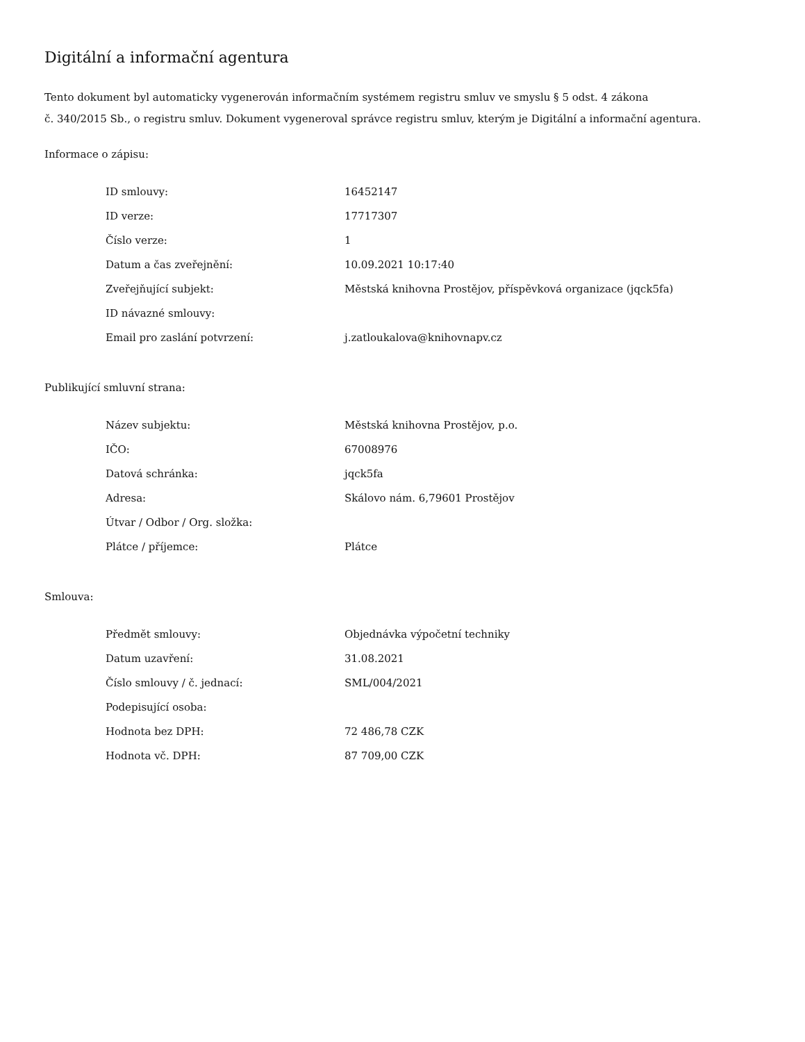Digitální a informační agentura
Tento dokument byl automaticky vygenerován informačním systémem registru smluv ve smyslu § 5 odst. 4 zákona
č. 340/2015 Sb., o registru smluv. Dokument vygeneroval správce registru smluv, kterým je Digitální a informační agentura.
Informace o zápisu:
| ID smlouvy: | 16452147 |
| ID verze: | 17717307 |
| Číslo verze: | 1 |
| Datum a čas zveřejnění: | 10.09.2021 10:17:40 |
| Zveřejňující subjekt: | Městská knihovna Prostějov, příspěvková organizace (jqck5fa) |
| ID návazné smlouvy: | |
| Email pro zaslání potvrzení: | j.zatloukalova@knihovnapv.cz |
Publikující smluvní strana:
| Název subjektu: | Městská knihovna Prostějov, p.o. |
| IČO: | 67008976 |
| Datová schránka: | jqck5fa |
| Adresa: | Skálovo nám. 6,79601 Prostějov |
| Útvar / Odbor / Org. složka: | |
| Plátce / příjemce: | Plátce |
Smlouva:
| Předmět smlouvy: | Objednávka výpočetní techniky |
| Datum uzavření: | 31.08.2021 |
| Číslo smlouvy / č. jednací: | SML/004/2021 |
| Podepisující osoba: | |
| Hodnota bez DPH: | 72 486,78 CZK |
| Hodnota vč. DPH: | 87 709,00 CZK |